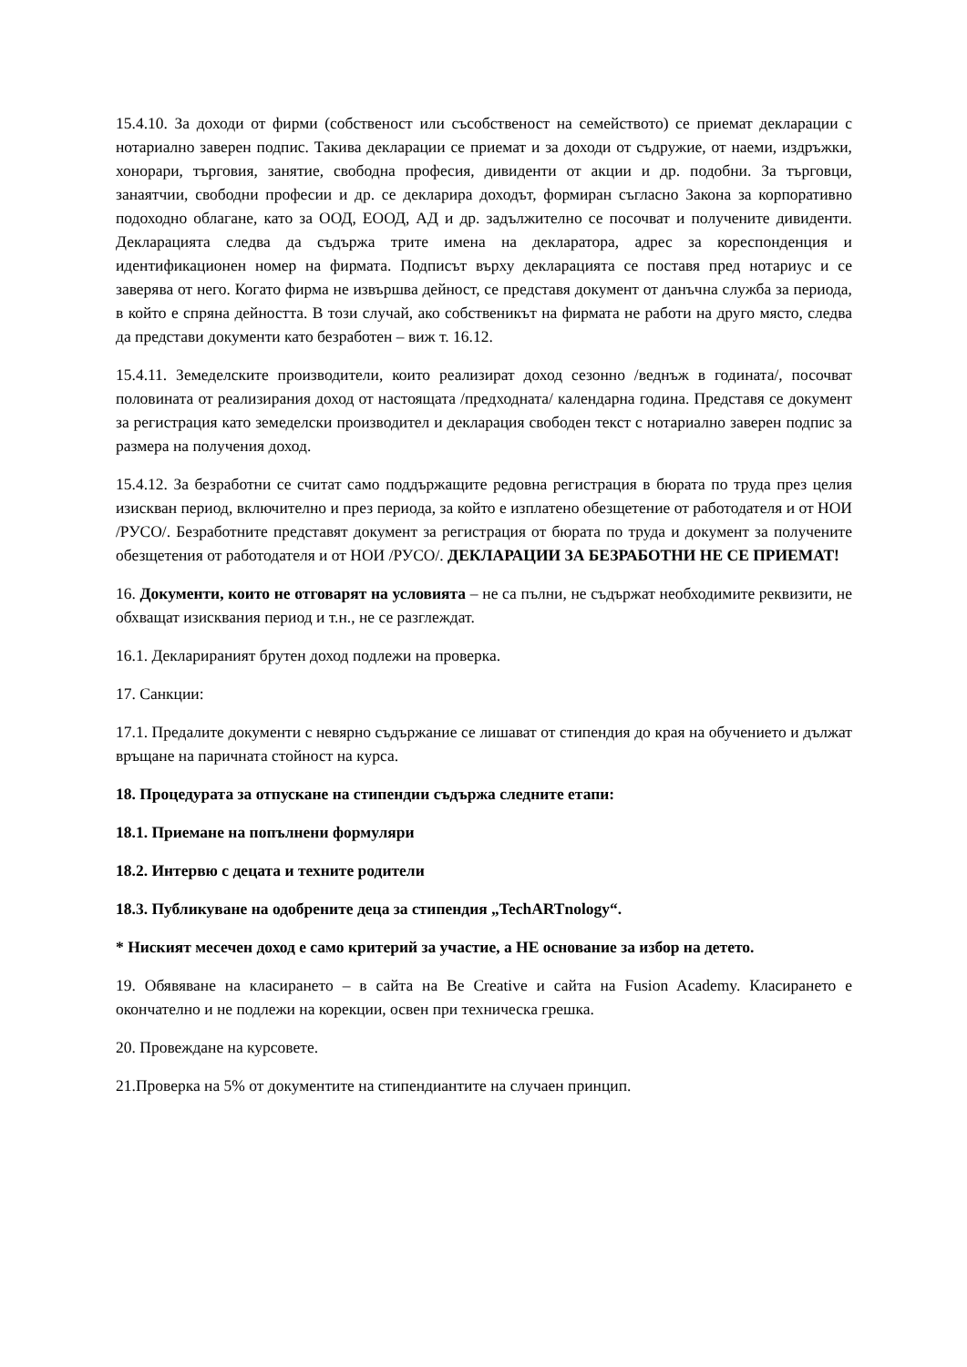15.4.10. За доходи от фирми (собственост или съсобственост на семейството) се приемат декларации с нотариално заверен подпис. Такива декларации се приемат и за доходи от съдружие, от наеми, издръжки, хонорари, търговия, занятие, свободна професия, дивиденти от акции и др. подобни. За търговци, занаятчии, свободни професии и др. се декларира доходът, формиран съгласно Закона за корпоративно подоходно облагане, като за ООД, ЕООД, АД и др. задължително се посочват и получените дивиденти. Декларацията следва да съдържа трите имена на декларатора, адрес за кореспонденция и идентификационен номер на фирмата. Подписът върху декларацията се поставя пред нотариус и се заверява от него. Когато фирма не извършва дейност, се представя документ от данъчна служба за периода, в който е спряна дейността. В този случай, ако собственикът на фирмата не работи на друго място, следва да представи документи като безработен – виж т. 16.12.
15.4.11. Земеделските производители, които реализират доход сезонно /веднъж в годината/, посочват половината от реализирания доход от настоящата /предходната/ календарна година. Представя се документ за регистрация като земеделски производител и декларация свободен текст с нотариално заверен подпис за размера на получения доход.
15.4.12. За безработни се считат само поддържащите редовна регистрация в бюрата по труда през целия изискван период, включително и през периода, за който е изплатено обезщетение от работодателя и от НОИ /РУСО/. Безработните представят документ за регистрация от бюрата по труда и документ за получените обезщетения от работодателя и от НОИ /РУСО/. ДЕКЛАРАЦИИ ЗА БЕЗРАБОТНИ НЕ СЕ ПРИЕМАТ!
16. Документи, които не отговарят на условията – не са пълни, не съдържат необходимите реквизити, не обхващат изисквания период и т.н., не се разглеждат.
16.1. Декларираният брутен доход подлежи на проверка.
17. Санкции:
17.1. Предалите документи с невярно съдържание се лишават от стипендия до края на обучението и дължат връщане на паричната стойност на курса.
18. Процедурата за отпускане на стипендии съдържа следните етапи:
18.1. Приемане на попълнени формуляри
18.2. Интервю с децата и техните родители
18.3. Публикуване на одобрените деца за стипендия „TechARTnology“.
* Ниският месечен доход е само критерий за участие, а НЕ основание за избор на детето.
19. Обявяване на класирането – в сайта на Be Creative и сайта на Fusion Academy. Класирането е окончателно и не подлежи на корекции, освен при техническа грешка.
20. Провеждане на курсовете.
21.Проверка на 5% от документите на стипендиантите на случаен принцип.